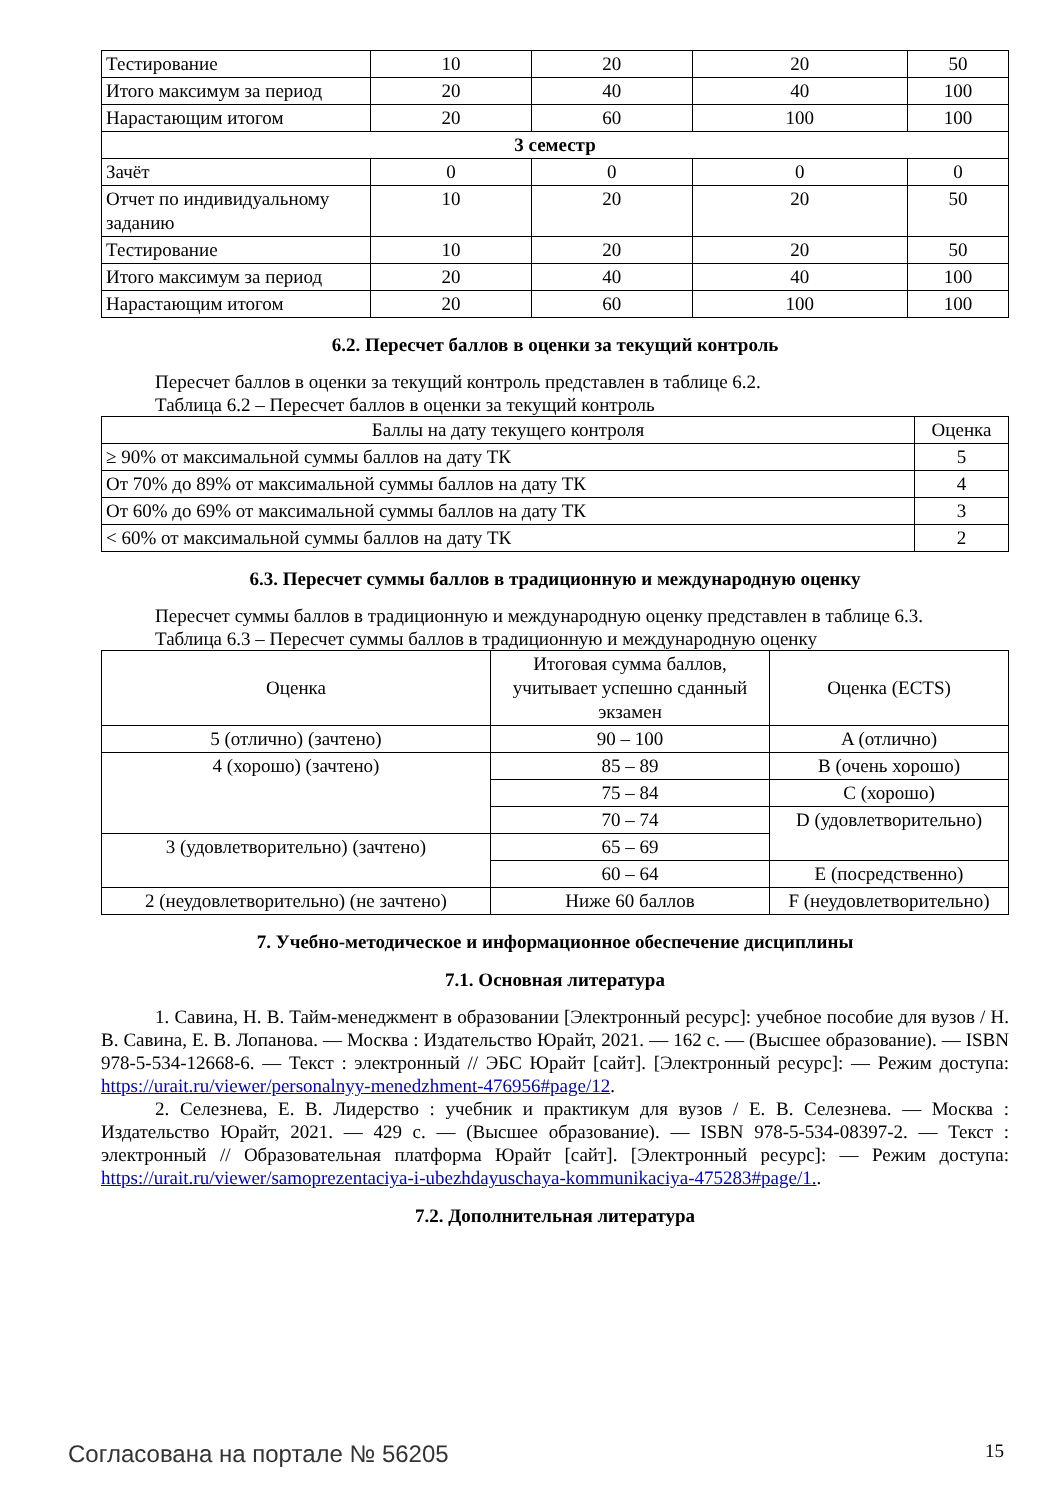| Тестирование | 10 | 20 | 20 | 50 |
| Итого максимум за период | 20 | 40 | 40 | 100 |
| Нарастающим итогом | 20 | 60 | 100 | 100 |
| 3 семестр | | | | |
| Зачёт | 0 | 0 | 0 | 0 |
| Отчет по индивидуальному заданию | 10 | 20 | 20 | 50 |
| Тестирование | 10 | 20 | 20 | 50 |
| Итого максимум за период | 20 | 40 | 40 | 100 |
| Нарастающим итогом | 20 | 60 | 100 | 100 |
6.2. Пересчет баллов в оценки за текущий контроль
Пересчет баллов в оценки за текущий контроль представлен в таблице 6.2.
Таблица 6.2 – Пересчет баллов в оценки за текущий контроль
| Баллы на дату текущего контроля | Оценка |
| --- | --- |
| ≥ 90% от максимальной суммы баллов на дату ТК | 5 |
| От 70% до 89% от максимальной суммы баллов на дату ТК | 4 |
| От 60% до 69% от максимальной суммы баллов на дату ТК | 3 |
| < 60% от максимальной суммы баллов на дату ТК | 2 |
6.3. Пересчет суммы баллов в традиционную и международную оценку
Пересчет суммы баллов в традиционную и международную оценку представлен в таблице 6.3.
Таблица 6.3 – Пересчет суммы баллов в традиционную и международную оценку
| Оценка | Итоговая сумма баллов, учитывает успешно сданный экзамен | Оценка (ECTS) |
| --- | --- | --- |
| 5 (отлично) (зачтено) | 90 – 100 | A (отлично) |
| 4 (хорошо) (зачтено) | 85 – 89 | B (очень хорошо) |
| | 75 – 84 | C (хорошо) |
| | 70 – 74 | D (удовлетворительно) |
| 3 (удовлетворительно) (зачтено) | 65 – 69 | |
| | 60 – 64 | E (посредственно) |
| 2 (неудовлетворительно) (не зачтено) | Ниже 60 баллов | F (неудовлетворительно) |
7. Учебно-методическое и информационное обеспечение дисциплины
7.1. Основная литература
1. Савина, Н. В. Тайм-менеджмент в образовании [Электронный ресурс]: учебное пособие для вузов / Н. В. Савина, Е. В. Лопанова. — Москва : Издательство Юрайт, 2021. — 162 с. — (Высшее образование). — ISBN 978-5-534-12668-6. — Текст : электронный // ЭБС Юрайт [сайт]. [Электронный ресурс]: — Режим доступа: https://urait.ru/viewer/personalnyy-menedzhment-476956#page/12.
2. Селезнева, Е. В. Лидерство : учебник и практикум для вузов / Е. В. Селезнева. — Москва : Издательство Юрайт, 2021. — 429 с. — (Высшее образование). — ISBN 978-5-534-08397-2. — Текст : электронный // Образовательная платформа Юрайт [сайт]. [Электронный ресурс]: — Режим доступа: https://urait.ru/viewer/samoprezentaciya-i-ubezhdayuschaya-kommunikaciya-475283#page/1..
7.2. Дополнительная литература
Согласована на портале № 56205 15